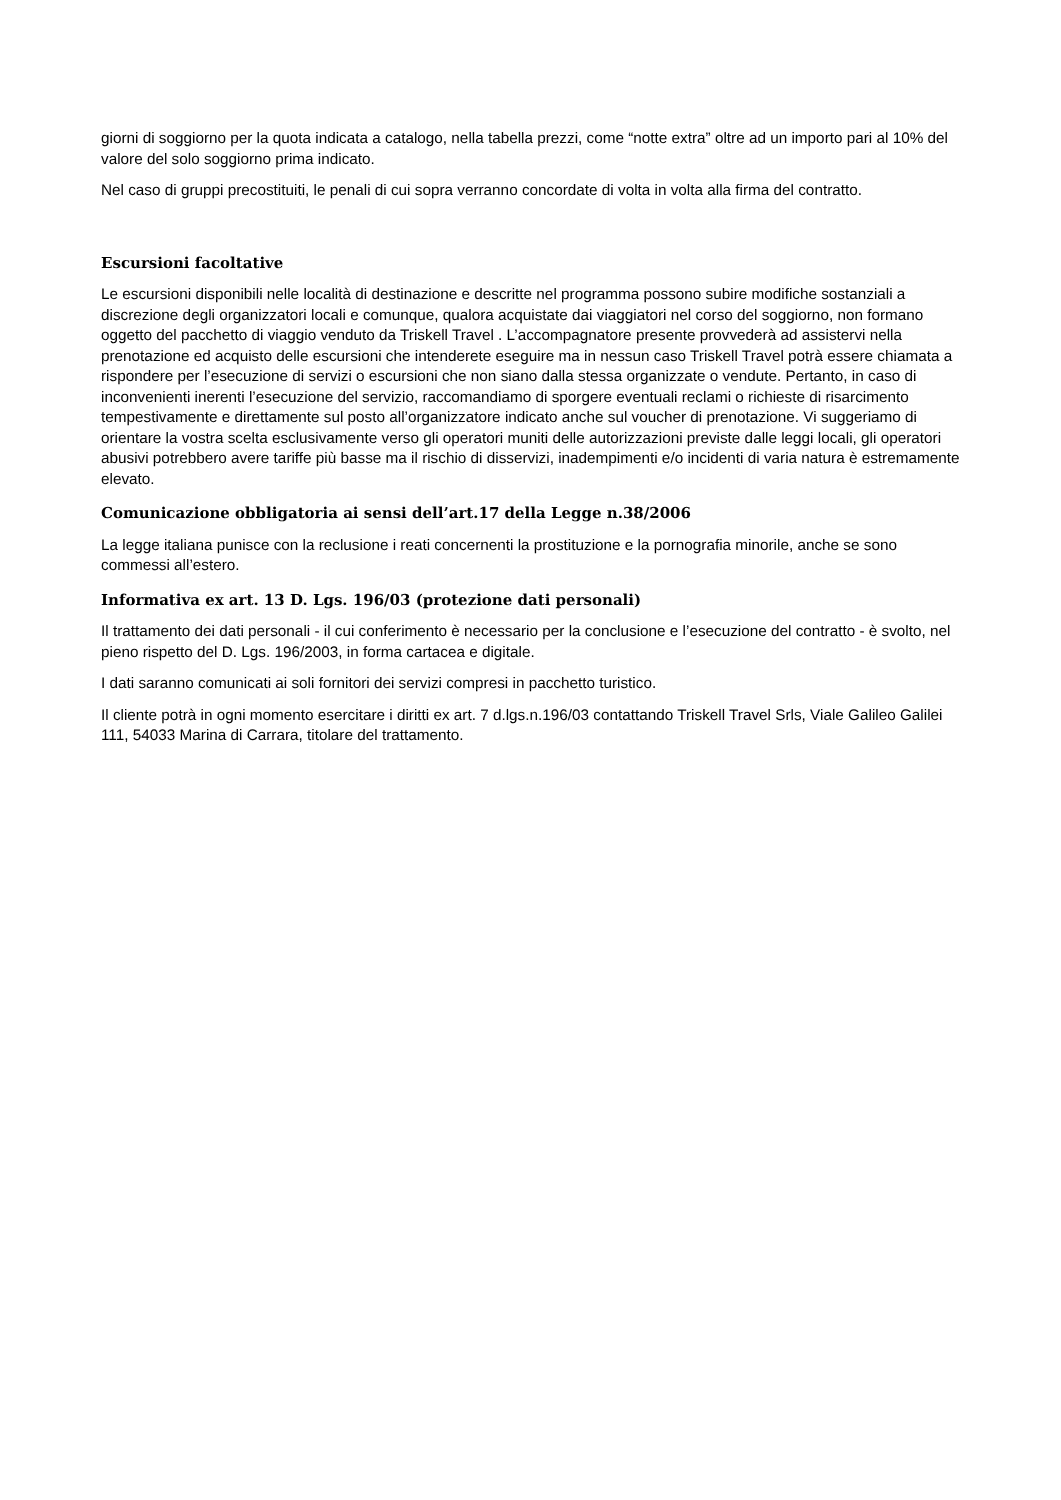giorni di soggiorno per la quota indicata a catalogo, nella tabella prezzi, come “notte extra” oltre ad un importo pari al 10% del valore del solo soggiorno prima indicato.
Nel caso di gruppi precostituiti, le penali di cui sopra verranno concordate di volta in volta alla firma del contratto.
Escursioni facoltative
Le escursioni disponibili nelle località di destinazione e descritte nel programma possono subire modifiche sostanziali a discrezione degli organizzatori locali e comunque, qualora acquistate dai viaggiatori nel corso del soggiorno, non formano oggetto del pacchetto di viaggio venduto da Triskell Travel . L’accompagnatore presente provvederà ad assistervi nella prenotazione ed acquisto delle escursioni che intenderete eseguire ma in nessun caso Triskell Travel potrà essere chiamata a rispondere per l’esecuzione di servizi o escursioni che non siano dalla stessa organizzate o vendute. Pertanto, in caso di inconvenienti inerenti l’esecuzione del servizio, raccomandiamo di sporgere eventuali reclami o richieste di risarcimento tempestivamente e direttamente sul posto all’organizzatore indicato anche sul voucher di prenotazione. Vi suggeriamo di orientare la vostra scelta esclusivamente verso gli operatori muniti delle autorizzazioni previste dalle leggi locali, gli operatori abusivi potrebbero avere tariffe più basse ma il rischio di disservizi, inadempimenti e/o incidenti di varia natura è estremamente elevato.
Comunicazione obbligatoria ai sensi dell’art.17 della Legge n.38/2006
La legge italiana punisce con la reclusione i reati concernenti la prostituzione e la pornografia minorile, anche se sono commessi all’estero.
Informativa ex art. 13 D. Lgs. 196/03 (protezione dati personali)
Il trattamento dei dati personali - il cui conferimento è necessario per la conclusione e l’esecuzione del contratto - è svolto, nel pieno rispetto del D. Lgs. 196/2003, in forma cartacea e digitale.
I dati saranno comunicati ai soli fornitori dei servizi compresi in pacchetto turistico.
Il cliente potrà in ogni momento esercitare i diritti ex art. 7 d.lgs.n.196/03 contattando Triskell Travel Srls, Viale Galileo Galilei 111, 54033 Marina di Carrara, titolare del trattamento.